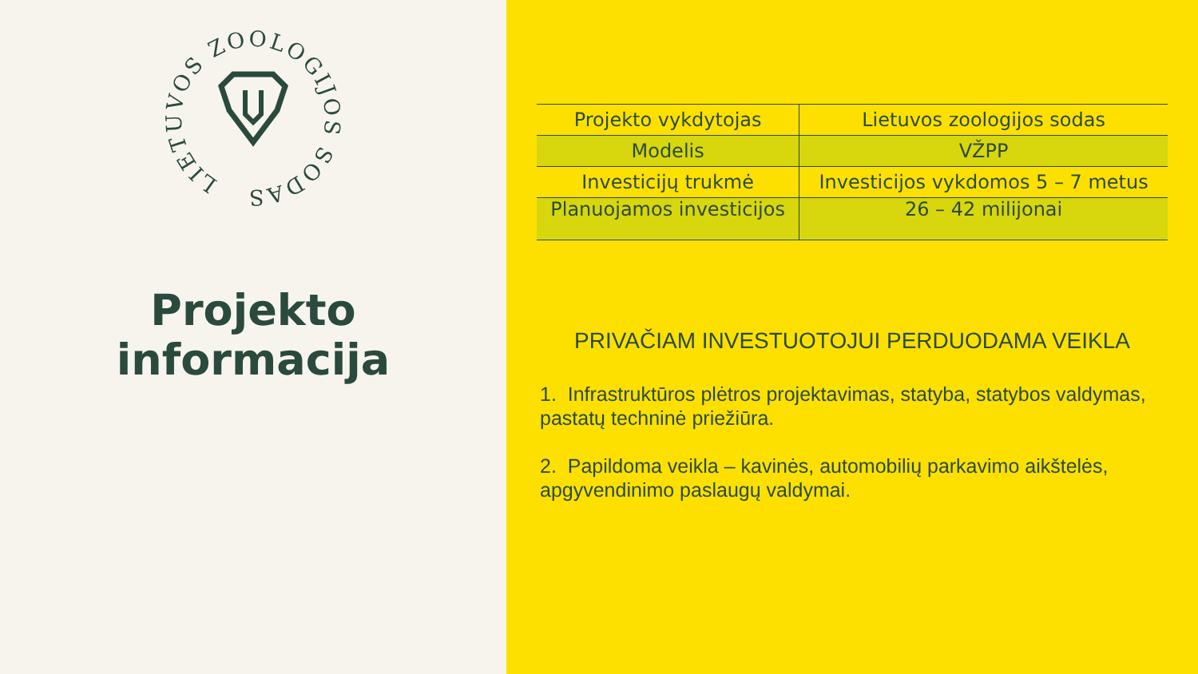LIETUVOS ZOOLOGIJOS SODAS
Projekto
informacija
| Projekto vykdytojas | Lietuvos zoologijos sodas |
| Modelis | VŽPP |
| Investicijų trukmė | Investicijos vykdomos 5 – 7 metus |
| Planuojamos investicijos | 26 – 42 milijonai |
PRIVAČIAM INVESTUOTOJUI PERDUODAMA VEIKLA
1. Infrastruktūros plėtros projektavimas, statyba, statybos valdymas, pastatų techninė priežiūra.
2. Papildoma veikla – kavinės, automobilių parkavimo aikštelės, apgyvendinimo paslaugų valdymai.